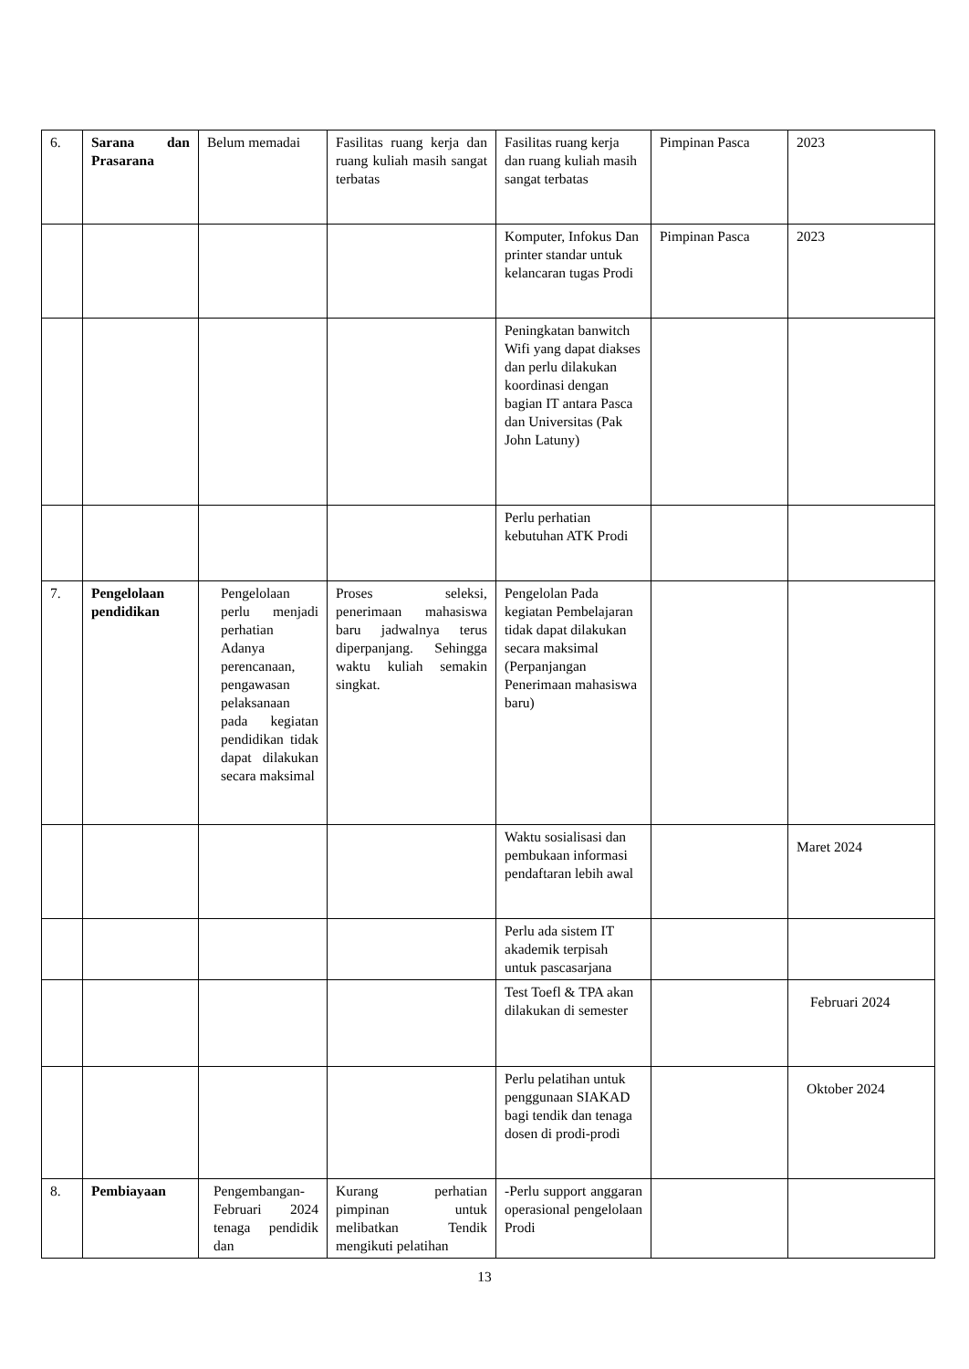| 6. | Sarana dan Prasarana | Belum memadai | Fasilitas ruang kerja dan ruang kuliah masih sangat terbatas | Fasilitas ruang kerja dan ruang kuliah masih sangat terbatas | Pimpinan Pasca | 2023 |
| | | | | Komputer, Infokus Dan printer standar untuk kelancaran tugas Prodi | Pimpinan Pasca | 2023 |
| | | | | Peningkatan banwitch Wifi yang dapat diakses dan perlu dilakukan koordinasi dengan bagian IT antara Pasca dan Universitas (Pak John Latuny) | | |
| | | | | Perlu perhatian kebutuhan ATK Prodi | | |
| 7. | Pengelolaan pendidikan | Pengelolaan perlu menjadi perhatian Adanya perencanaan, pengawasan pelaksanaan pada kegiatan pendidikan tidak dapat dilakukan secara maksimal | Proses seleksi, penerimaan mahasiswa baru jadwalnya terus diperpanjang. Sehingga waktu kuliah semakin singkat. | Pengelolan Pada kegiatan Pembelajaran tidak dapat dilakukan secara maksimal (Perpanjangan Penerimaan mahasiswa baru) | | |
| | | | | Waktu sosialisasi dan pembukaan informasi pendaftaran lebih awal | | Maret 2024 |
| | | | | Perlu ada sistem IT akademik terpisah untuk pascasarjana | | |
| | | | | Test Toefl & TPA akan dilakukan di semester | | Februari 2024 |
| | | | | Perlu pelatihan untuk penggunaan SIAKAD bagi tendik dan tenaga dosen di prodi-prodi | | Oktober 2024 |
| 8. | Pembiayaan | Pengembangan-Februari 2024 tenaga pendidik dan | Kurang perhatian pimpinan untuk melibatkan Tendik mengikuti pelatihan | -Perlu support anggaran operasional pengelolaan Prodi | | |
13